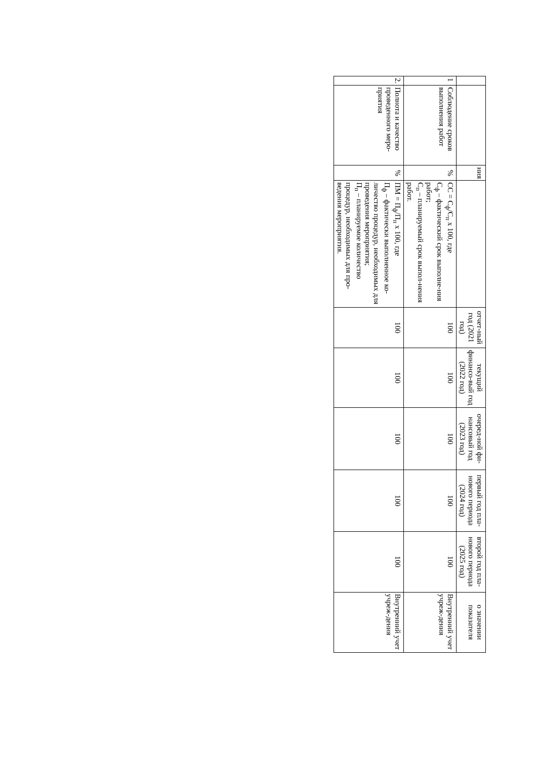| | | ния | | отчет-ный год (2021 год) | текущий финансо-вый год (2022 год) | очеред-ной фи-нансовый год (2023 год) | первый год пла-нового периода (2024 год) | второй год пла-нового периода (2025 год) | о значении показателя |
| --- | --- | --- | --- | --- | --- | --- | --- | --- | --- |
| 1 | Соблюдение сроков выполнения работ | % | СС = С<sub>ф</sub>/С<sub>п</sub> х 100, где С<sub>ф</sub> – фактический срок выполне-ния работ; С<sub>п</sub> – планируемый срок выпол-нения работ. | 100 | 100 | 100 | 100 | 100 | Внутренний учет учреж-дения |
| 2. | Полнота и качество проведенного меро-приятия | % | ПМ = П<sub>ф</sub>/П<sub>п</sub> х 100, где П<sub>ф</sub> – фактически выполненное ко-личество процедур, необходимых для проведения мероприятия; П<sub>п</sub> – планируемое количество процедур, необходимых для про-ведения мероприятия. | 100 | 100 | 100 | 100 | 100 | Внутренний учет учреж-дения |